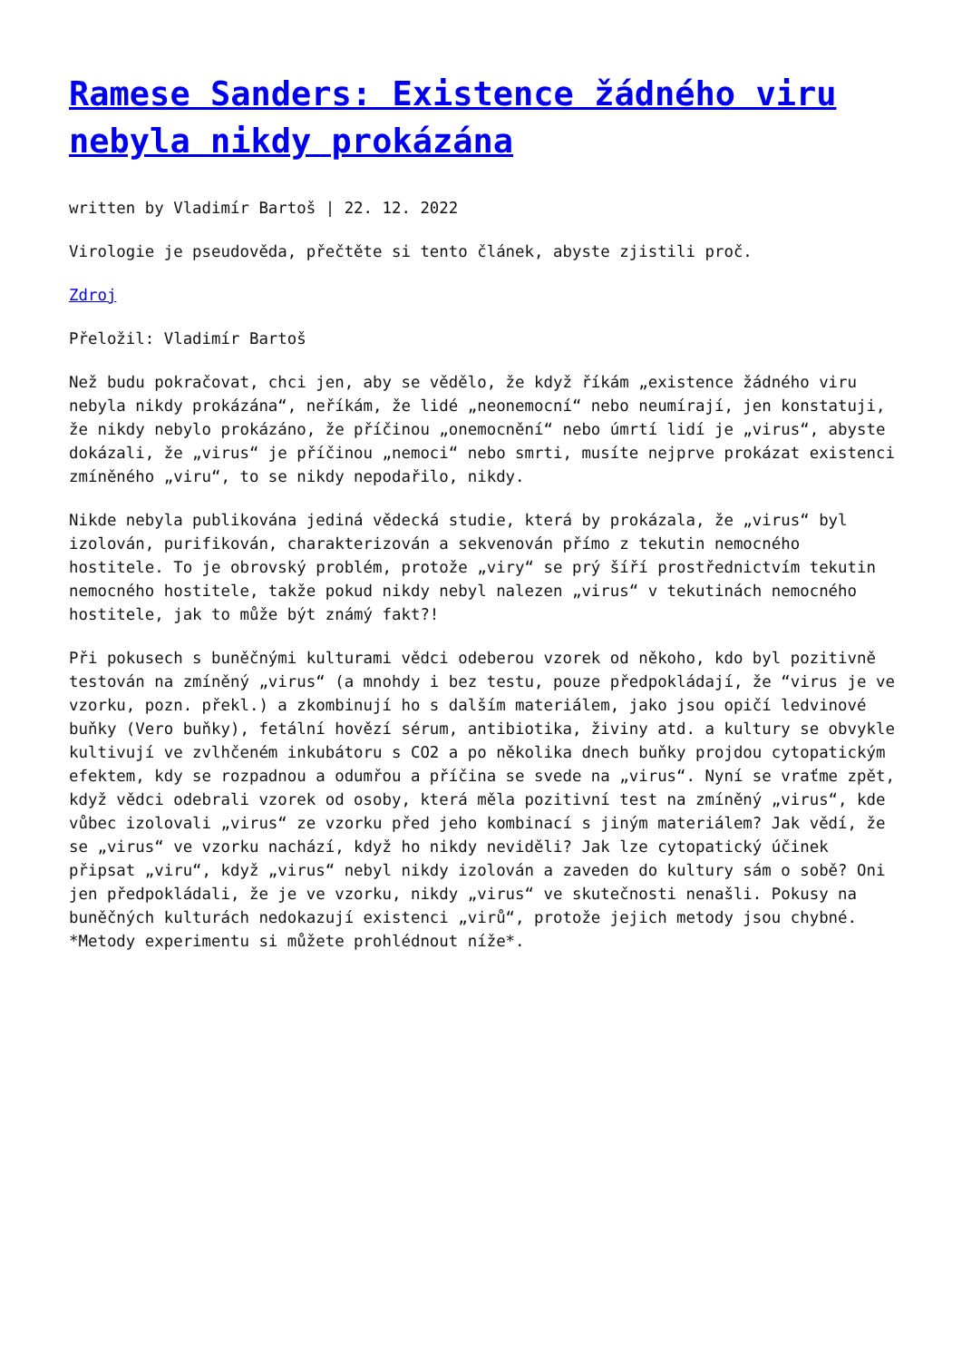Ramese Sanders: Existence žádného viru nebyla nikdy prokázána
written by Vladimír Bartoš | 22. 12. 2022
Virologie je pseudověda, přečtěte si tento článek, abyste zjistili proč.
Zdroj
Přeložil: Vladimír Bartoš
Než budu pokračovat, chci jen, aby se vědělo, že když říkám „existence žádného viru nebyla nikdy prokázána“, neříkám, že lidé „neonemocní“ nebo neumírají, jen konstatuji, že nikdy nebylo prokázáno, že příčinou „onemocnění“ nebo úmrtí lidí je „virus“, abyste dokázali, že „virus“ je příčinou „nemoci“ nebo smrti, musíte nejprve prokázat existenci zmíněného „viru“, to se nikdy nepodařilo, nikdy.
Nikde nebyla publikována jediná vědecká studie, která by prokázala, že „virus“ byl izolován, purifikován, charakterizován a sekvenován přímo z tekutin nemocného hostitele. To je obrovský problém, protože „viry“ se prý šíří prostřednictvím tekutin nemocného hostitele, takže pokud nikdy nebyl nalezen „virus“ v tekutinách nemocného hostitele, jak to může být známý fakt?!
Při pokusech s buněčnými kulturami vědci odeberou vzorek od někoho, kdo byl pozitivně testován na zmíněný „virus“ (a mnohdy i bez testu, pouze předpokládají, že “virus je ve vzorku, pozn. překl.) a zkombinují ho s dalším materiálem, jako jsou opičí ledvinové buňky (Vero buňky), fetální hovězí sérum, antibiotika, živiny atd. a kultury se obvykle kultivují ve zvlhčeném inkubátoru s CO2 a po několika dnech buňky projdou cytopatickým efektem, kdy se rozpadnou a odumřou a příčina se svede na „virus“. Nyní se vraťme zpět, když vědci odebrali vzorek od osoby, která měla pozitivní test na zmíněný „virus“, kde vůbec izolovali „virus“ ze vzorku před jeho kombinací s jiným materiálem? Jak vědí, že se „virus“ ve vzorku nachází, když ho nikdy neviděli? Jak lze cytopatický účinek připsat „viru“, když „virus“ nebyl nikdy izolován a zaveden do kultury sám o sobě? Oni jen předpokládali, že je ve vzorku, nikdy „virus“ ve skutečnosti nenašli. Pokusy na buněčných kulturách nedokazují existenci „virů“, protože jejich metody jsou chybné. *Metody experimentu si můžete prohlédnout níže*.